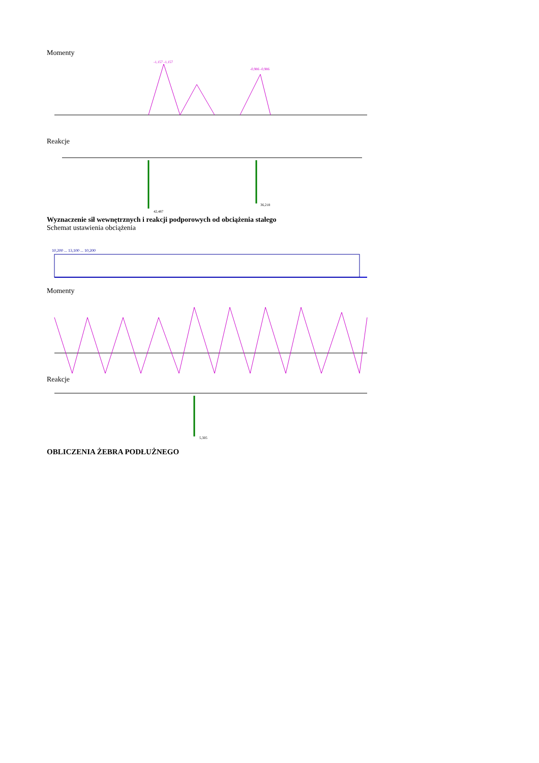Momenty
-1,157 -1,157
-0,986 -0,986
Reakcje
42,487
36,218
Wyznaczenie sił wewnętrznych i reakcji podporowych od obciążenia stałego
Schemat ustawienia obciążenia
10,200 ... 13,100 ... 10,200
Momenty
Reakcje
5,305
OBLICZENIA ŻEBRA PODŁUŻNEGO